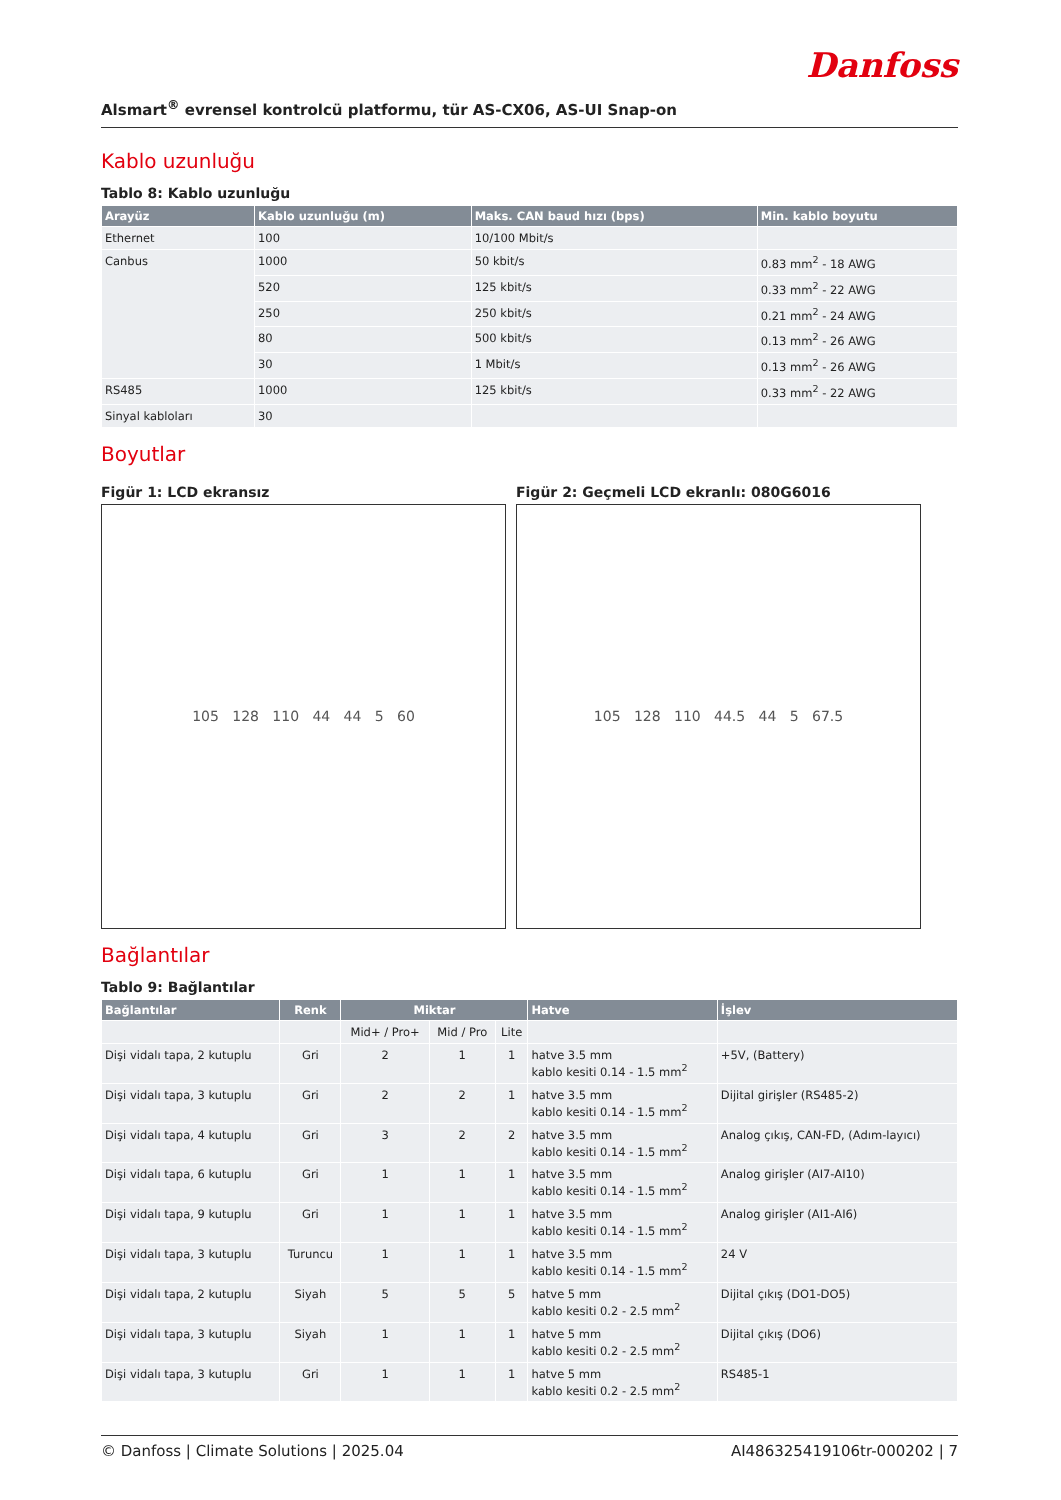Danfoss
Alsmart<sup>®</sup> evrensel kontrolcü platformu, tür AS-CX06, AS-UI Snap-on
Kablo uzunluğu
Tablo 8: Kablo uzunluğu
| Arayüz | Kablo uzunluğu (m) | Maks. CAN baud hızı (bps) | Min. kablo boyutu |
| --- | --- | --- | --- |
| Ethernet | 100 | 10/100 Mbit/s | |
| Canbus | 1000 | 50 kbit/s | 0.83 mm<sup>2</sup> - 18 AWG |
| | 520 | 125 kbit/s | 0.33 mm<sup>2</sup> - 22 AWG |
| | 250 | 250 kbit/s | 0.21 mm<sup>2</sup> - 24 AWG |
| | 80 | 500 kbit/s | 0.13 mm<sup>2</sup> - 26 AWG |
| | 30 | 1 Mbit/s | 0.13 mm<sup>2</sup> - 26 AWG |
| RS485 | 1000 | 125 kbit/s | 0.33 mm<sup>2</sup> - 22 AWG |
| Sinyal kabloları | 30 | | |
Boyutlar
Figür 1: LCD ekransız
105 128 110 44 44 5 60
Figür 2: Geçmeli LCD ekranlı: 080G6016
105 128 110 44.5 44 5 67.5
Bağlantılar
Tablo 9: Bağlantılar
| Bağlantılar | Renk | Miktar | | | Hatve | İşlev |
| --- | --- | --- | --- | --- | --- | --- |
| | | Mid+ / Pro+ | Mid / Pro | Lite | | |
| Dişi vidalı tapa, 2 kutuplu | Gri | 2 | 1 | 1 | hatve 3.5 mm kablo kesiti 0.14 - 1.5 mm<sup>2</sup> | +5V, (Battery) |
| Dişi vidalı tapa, 3 kutuplu | Gri | 2 | 2 | 1 | hatve 3.5 mm kablo kesiti 0.14 - 1.5 mm<sup>2</sup> | Dijital girişler (RS485-2) |
| Dişi vidalı tapa, 4 kutuplu | Gri | 3 | 2 | 2 | hatve 3.5 mm kablo kesiti 0.14 - 1.5 mm<sup>2</sup> | Analog çıkış, CAN-FD, (Adım-layıcı) |
| Dişi vidalı tapa, 6 kutuplu | Gri | 1 | 1 | 1 | hatve 3.5 mm kablo kesiti 0.14 - 1.5 mm<sup>2</sup> | Analog girişler (AI7-AI10) |
| Dişi vidalı tapa, 9 kutuplu | Gri | 1 | 1 | 1 | hatve 3.5 mm kablo kesiti 0.14 - 1.5 mm<sup>2</sup> | Analog girişler (AI1-AI6) |
| Dişi vidalı tapa, 3 kutuplu | Turuncu | 1 | 1 | 1 | hatve 3.5 mm kablo kesiti 0.14 - 1.5 mm<sup>2</sup> | 24 V |
| Dişi vidalı tapa, 2 kutuplu | Siyah | 5 | 5 | 5 | hatve 5 mm kablo kesiti 0.2 - 2.5 mm<sup>2</sup> | Dijital çıkış (DO1-DO5) |
| Dişi vidalı tapa, 3 kutuplu | Siyah | 1 | 1 | 1 | hatve 5 mm kablo kesiti 0.2 - 2.5 mm<sup>2</sup> | Dijital çıkış (DO6) |
| Dişi vidalı tapa, 3 kutuplu | Gri | 1 | 1 | 1 | hatve 5 mm kablo kesiti 0.2 - 2.5 mm<sup>2</sup> | RS485-1 |
© Danfoss | Climate Solutions | 2025.04 AI486325419106tr-000202 | 7